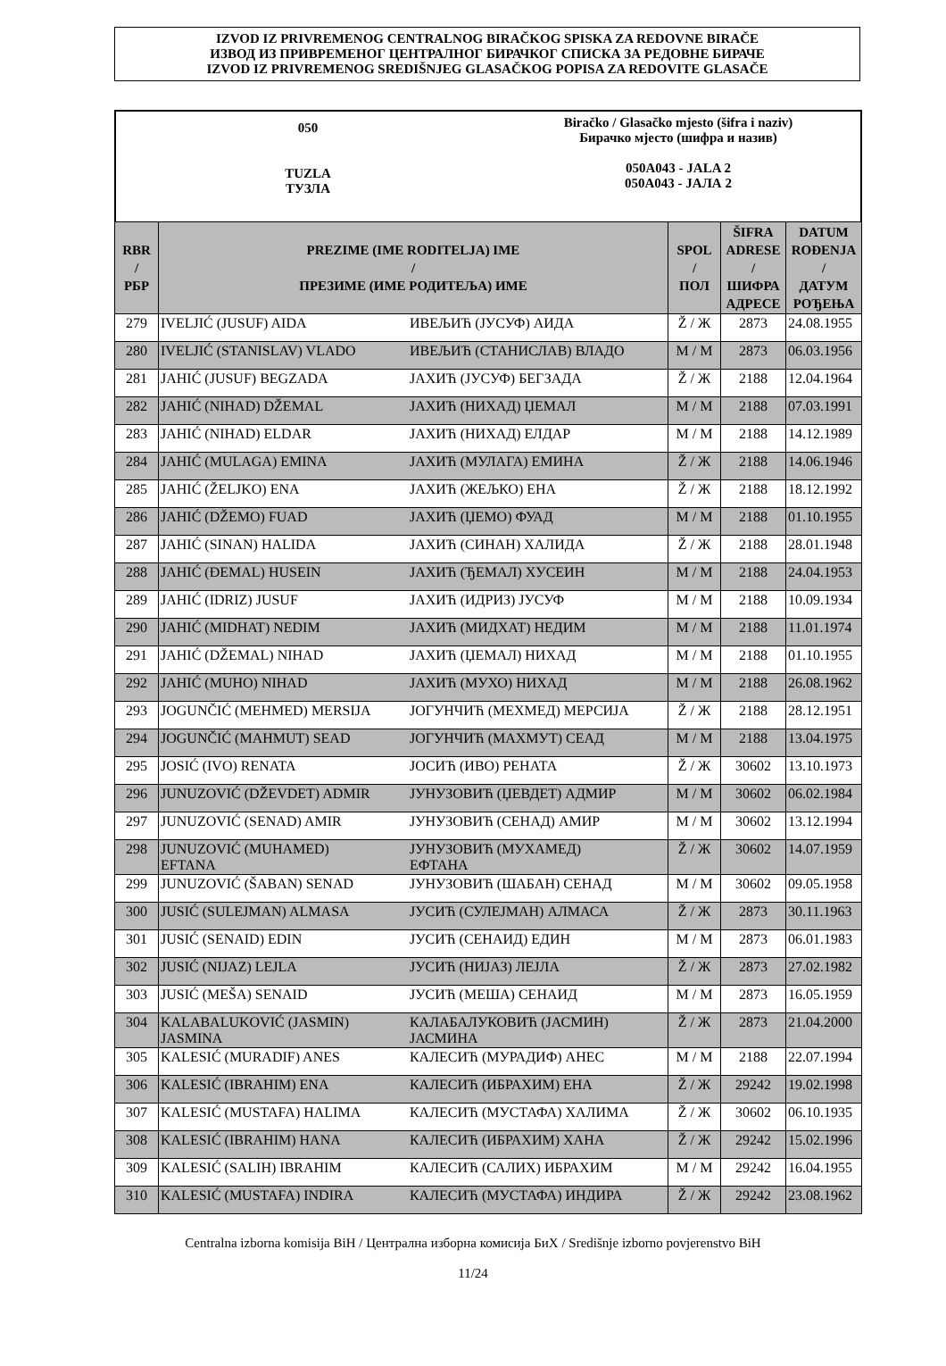IZVOD IZ PRIVREMENOG CENTRALNOG BIRAČKOG SPISKA ZA REDOVNE BIRAČE
ИЗВОД ИЗ ПРИВРЕМЕНОГ ЦЕНТРАЛНОГ БИРАЧКОГ СПИСКА ЗА РЕДОВНЕ БИРАЧЕ
IZVOD IZ PRIVREMENOG SREDIŠNJEG GLASAČKOG POPISA ZA REDOVITE GLASAČE
050
TUZLA
ТУЗЛА
Biračko / Glasačko mjesto (šifra i naziv)
Бирачко мјесто (шифра и назив)
050A043 - JALA 2
050A043 - ЈАЛА 2
| RBR / РБР | PREZIME (IME RODITELJA) IME / ПРЕЗИМЕ (ИМЕ РОДИТЕЉА) ИМЕ | | SPOL / ПОЛ | ŠIFRA ADRESE / ШИФРА АДРЕСЕ | DATUM ROĐENJA / ДАТУМ РОЂЕЊА |
| --- | --- | --- | --- | --- | --- |
| 279 | IVELJIĆ (JUSUF) AIDA | ИВЕЉИЋ (ЈУСУФ) АИДА | Ž / Ж | 2873 | 24.08.1955 |
| 280 | IVELJIĆ (STANISLAV) VLADO | ИВЕЉИЋ (СТАНИСЛАВ) ВЛАДО | M / M | 2873 | 06.03.1956 |
| 281 | JAHIĆ (JUSUF) BEGZADA | ЈАХИЋ (ЈУСУФ) БЕГЗАДА | Ž / Ж | 2188 | 12.04.1964 |
| 282 | JAHIĆ (NIHAD) DŽEMAL | ЈАХИЋ (НИХАД) ЏЕМАЛ | M / M | 2188 | 07.03.1991 |
| 283 | JAHIĆ (NIHAD) ELDAR | ЈАХИЋ (НИХАД) ЕЛДАР | M / M | 2188 | 14.12.1989 |
| 284 | JAHIĆ (MULAGA) EMINA | ЈАХИЋ (МУЛАГА) ЕМИНА | Ž / Ж | 2188 | 14.06.1946 |
| 285 | JAHIĆ (ŽELJKO) ENA | ЈАХИЋ (ЖЕЉКО) ЕНА | Ž / Ж | 2188 | 18.12.1992 |
| 286 | JAHIĆ (DŽEMO) FUAD | ЈАХИЋ (ЏЕМО) ФУАД | M / M | 2188 | 01.10.1955 |
| 287 | JAHIĆ (SINAN) HALIDA | ЈАХИЋ (СИНАН) ХАЛИДА | Ž / Ж | 2188 | 28.01.1948 |
| 288 | JAHIĆ (ĐEMAL) HUSEIN | ЈАХИЋ (ЂЕМАЛ) ХУСЕИН | M / M | 2188 | 24.04.1953 |
| 289 | JAHIĆ (IDRIZ) JUSUF | ЈАХИЋ (ИДРИЗ) ЈУСУФ | M / M | 2188 | 10.09.1934 |
| 290 | JAHIĆ (MIDHAT) NEDIM | ЈАХИЋ (МИДХАТ) НЕДИМ | M / M | 2188 | 11.01.1974 |
| 291 | JAHIĆ (DŽEMAL) NIHAD | ЈАХИЋ (ЏЕМАЛ) НИХАД | M / M | 2188 | 01.10.1955 |
| 292 | JAHIĆ (MUHO) NIHAD | ЈАХИЋ (МУХО) НИХАД | M / M | 2188 | 26.08.1962 |
| 293 | JOGUNČIĆ (MEHMED) MERSIJA | ЈОГУНЧИЋ (МЕХМЕД) МЕРСИЈА | Ž / Ж | 2188 | 28.12.1951 |
| 294 | JOGUNČIĆ (MAHMUT) SEAD | ЈОГУНЧИЋ (МАХМУТ) СЕАД | M / M | 2188 | 13.04.1975 |
| 295 | JOSIĆ (IVO) RENATA | ЈОСИЋ (ИВО) РЕНАТА | Ž / Ж | 30602 | 13.10.1973 |
| 296 | JUNUZOVIĆ (DŽEVDET) ADMIR | ЈУНУЗОВИЋ (ЏЕВДЕТ) АДМИР | M / M | 30602 | 06.02.1984 |
| 297 | JUNUZOVIĆ (SENAD) AMIR | ЈУНУЗОВИЋ (СЕНАД) АМИР | M / M | 30602 | 13.12.1994 |
| 298 | JUNUZOVIĆ (MUHAMED) EFTANA | ЈУНУЗОВИЋ (МУХАМЕД) ЕФТАНА | Ž / Ж | 30602 | 14.07.1959 |
| 299 | JUNUZOVIĆ (ŠABAN) SENAD | ЈУНУЗОВИЋ (ШАБАН) СЕНАД | M / M | 30602 | 09.05.1958 |
| 300 | JUSIĆ (SULEJMAN) ALMASA | ЈУСИЋ (СУЛЕЈМАН) АЛМАСА | Ž / Ж | 2873 | 30.11.1963 |
| 301 | JUSIĆ (SENAID) EDIN | ЈУСИЋ (СЕНАИД) ЕДИН | M / M | 2873 | 06.01.1983 |
| 302 | JUSIĆ (NIJAZ) LEJLA | ЈУСИЋ (НИЈАЗ) ЛЕЈЛА | Ž / Ж | 2873 | 27.02.1982 |
| 303 | JUSIĆ (MEŠA) SENAID | ЈУСИЋ (МЕША) СЕНАИД | M / M | 2873 | 16.05.1959 |
| 304 | KALABALUKOVIĆ (JASMIN) JASMINA | КАЛАБАЛУКОВИЋ (ЈАСМИН) ЈАСМИНА | Ž / Ж | 2873 | 21.04.2000 |
| 305 | KALESIĆ (MURADIF) ANES | КАЛЕСИЋ (МУРАДИФ) АНЕС | M / M | 2188 | 22.07.1994 |
| 306 | KALESIĆ (IBRAHIM) ENA | КАЛЕСИЋ (ИБРАХИМ) ЕНА | Ž / Ж | 29242 | 19.02.1998 |
| 307 | KALESIĆ (MUSTAFA) HALIMA | КАЛЕСИЋ (МУСТАФА) ХАЛИМА | Ž / Ж | 30602 | 06.10.1935 |
| 308 | KALESIĆ (IBRAHIM) HANA | КАЛЕСИЋ (ИБРАХИМ) ХАНА | Ž / Ж | 29242 | 15.02.1996 |
| 309 | KALESIĆ (SALIH) IBRAHIM | КАЛЕСИЋ (САЛИХ) ИБРАХИМ | M / M | 29242 | 16.04.1955 |
| 310 | KALESIĆ (MUSTAFA) INDIRA | КАЛЕСИЋ (МУСТАФА) ИНДИРА | Ž / Ж | 29242 | 23.08.1962 |
Centralna izborna komisija BiH / Централна изборна комисија БиХ / Središnje izborno povjerenstvo BiH
11/24